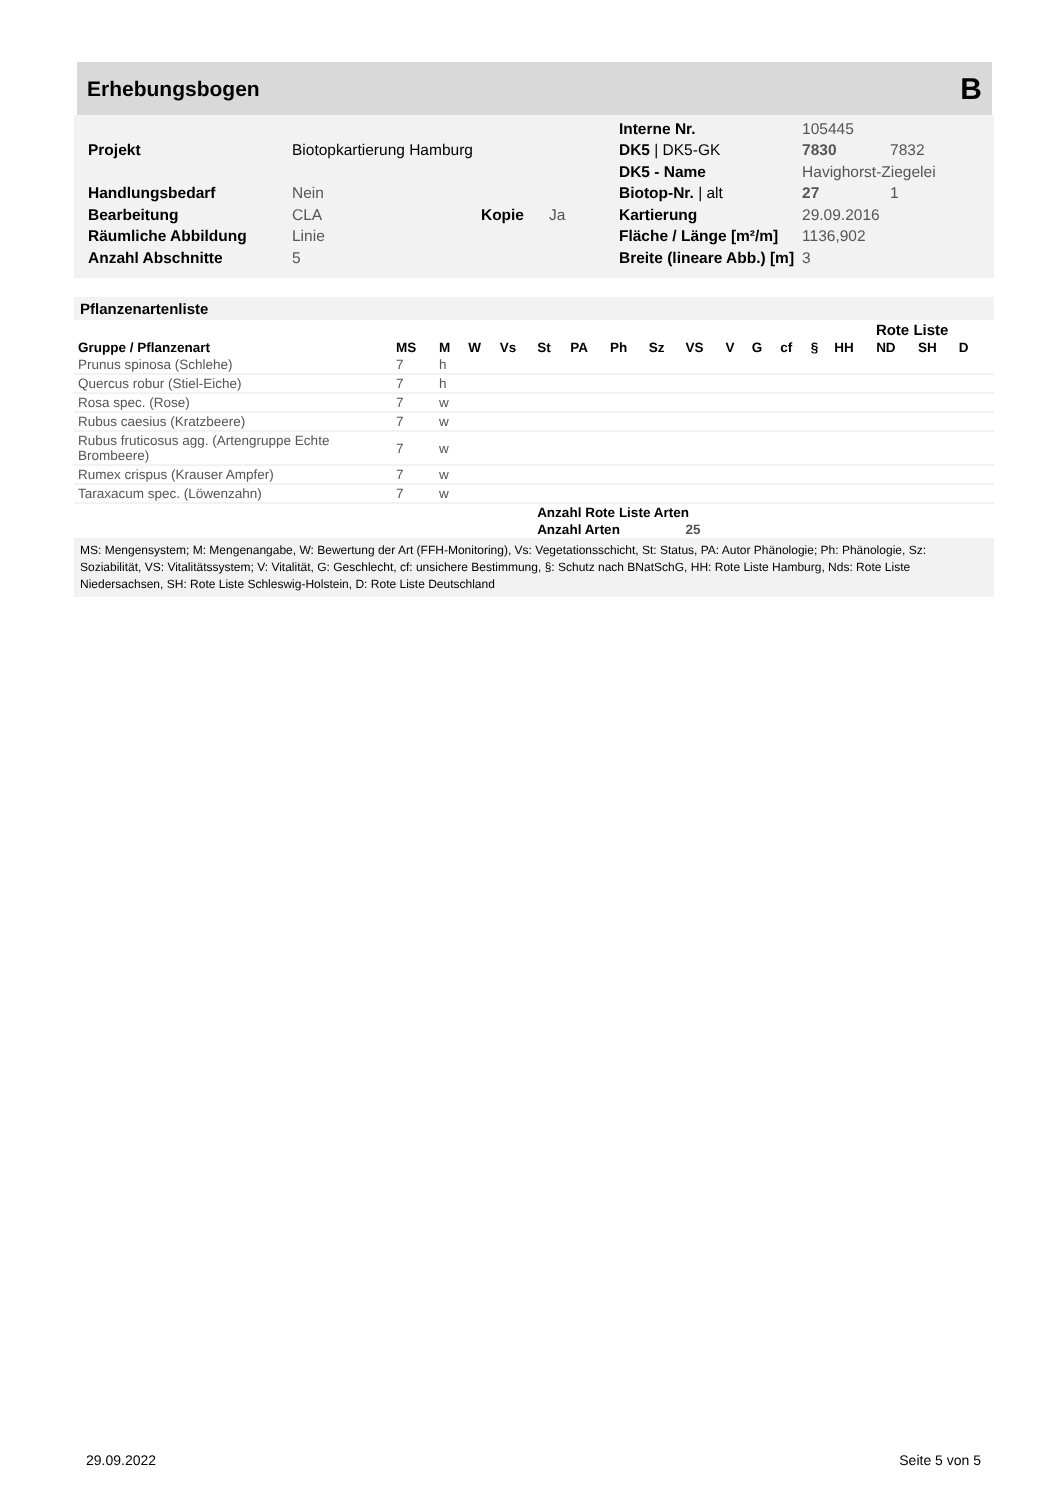Erhebungsbogen
B
| | | | | Interne Nr. | 105445 | |
| Projekt | Biotopkartierung Hamburg | | | DK5 / DK5-GK | 7830 | 7832 |
| | | | | DK5 - Name | Havighorst-Ziegelei | |
| Handlungsbedarf | Nein | | | Biotop-Nr. / alt | 27 | 1 |
| Bearbeitung | CLA | Kopie | Ja | Kartierung | 29.09.2016 | |
| Räumliche Abbildung | Linie | | | Fläche / Länge [m²/m] | 1136,902 | |
| Anzahl Abschnitte | 5 | | | Breite (lineare Abb.) [m] | 3 | |
Pflanzenartenliste
| | | | | | | | | | | | | | | Rote Liste | | | | |
| --- | --- | --- | --- | --- | --- | --- | --- | --- | --- | --- | --- | --- | --- | --- | --- | --- | --- | --- |
| Gruppe / Pflanzenart | MS | M | W | Vs | St | PA | Ph | Sz | VS | V | G | cf | § | HH | ND | SH | D | |
| Prunus spinosa (Schlehe) | 7 | h | | | | | | | | | | | | | | | | |
| Quercus robur (Stiel-Eiche) | 7 | h | | | | | | | | | | | | | | | | |
| Rosa spec. (Rose) | 7 | w | | | | | | | | | | | | | | | | |
| Rubus caesius (Kratzbeere) | 7 | w | | | | | | | | | | | | | | | | |
| Rubus fruticosus agg. (Artengruppe Echte Brombeere) | 7 | w | | | | | | | | | | | | | | | | |
| Rumex crispus (Krauser Ampfer) | 7 | w | | | | | | | | | | | | | | | | |
| Taraxacum spec. (Löwenzahn) | 7 | w | | | | | | | | | | | | | | | | |
| | | | | | Anzahl Rote Liste Arten | | | | | | | | | | | | | |
| | | | | | Anzahl Arten | | | | 25 | | | | | | | | | |
MS: Mengensystem; M: Mengenangabe, W: Bewertung der Art (FFH-Monitoring), Vs: Vegetationsschicht, St: Status, PA: Autor Phänologie; Ph: Phänologie, Sz: Soziabilität, VS: Vitalitätssystem; V: Vitalität, G: Geschlecht, cf: unsichere Bestimmung, §: Schutz nach BNatSchG, HH: Rote Liste Hamburg, Nds: Rote Liste Niedersachsen, SH: Rote Liste Schleswig-Holstein, D: Rote Liste Deutschland
29.09.2022 Seite 5 von 5